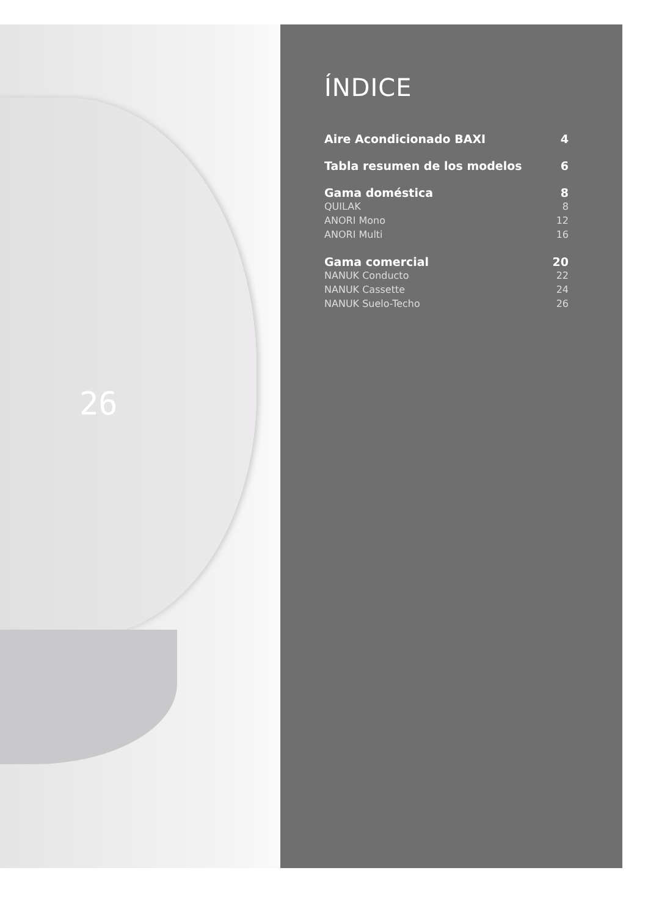26
ÍNDICE
Aire Acondicionado BAXI 4
Tabla resumen de los modelos 6
Gama doméstica 8
QUILAK 8
ANORI Mono 12
ANORI Multi 16
Gama comercial 20
NANUK Conducto 22
NANUK Cassette 24
NANUK Suelo-Techo 26